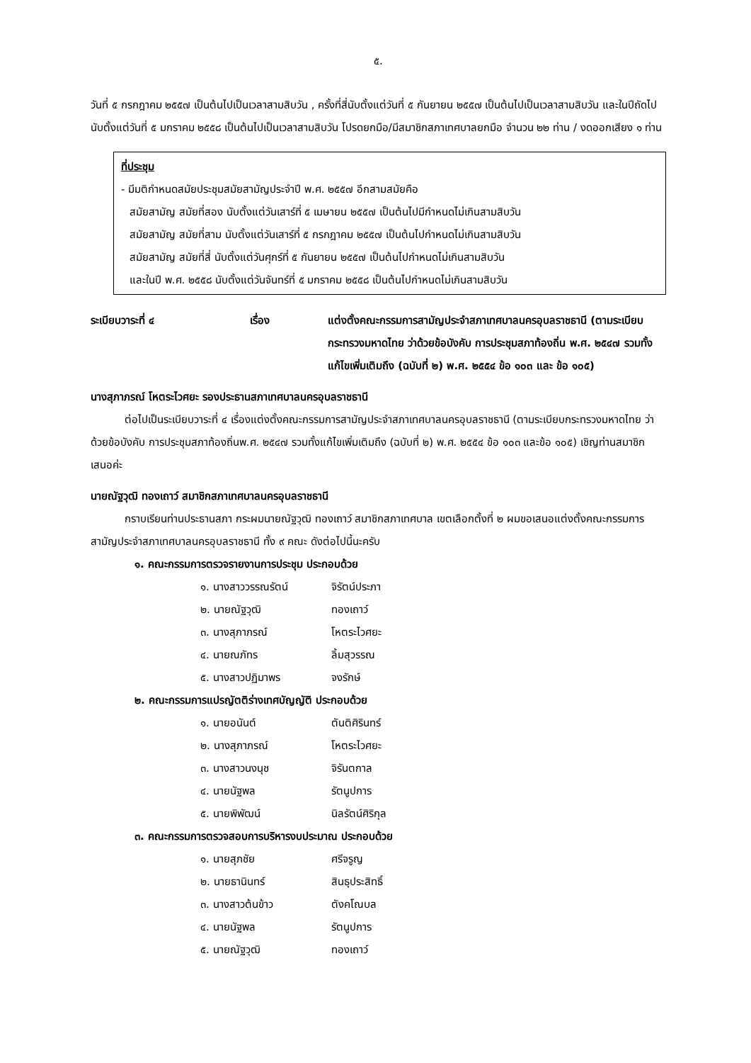๕.
วันที่ ๕ กรกฎาคม ๒๕๕๗ เป็นต้นไปเป็นเวลาสามสิบวัน , ครั้งที่สี่นับตั้งแต่วันที่ ๕ กันยายน ๒๕๕๗ เป็นต้นไปเป็นเวลาสามสิบวัน และในปีถัดไปนับตั้งแต่วันที่ ๕ มกราคม ๒๕๕๘ เป็นต้นไปเป็นเวลาสามสิบวัน โปรดยกมือ/มีสมาชิกสภาเทศบาลยกมือ จำนวน ๒๒ ท่าน / งดออกเสียง ๑ ท่าน
ที่ประชุม
- มีมติกำหนดสมัยประชุมสมัยสามัญประจำปี พ.ศ. ๒๕๕๗ อีกสามสมัยคือ
สมัยสามัญ สมัยที่สอง นับตั้งแต่วันเสาร์ที่ ๕ เมษายน ๒๕๕๗ เป็นต้นไปมีกำหนดไม่เกินสามสิบวัน
สมัยสามัญ สมัยที่สาม นับตั้งแต่วันเสาร์ที่ ๕ กรกฎาคม ๒๕๕๗ เป็นต้นไปกำหนดไม่เกินสามสิบวัน
สมัยสามัญ สมัยที่สี่ นับตั้งแต่วันศุกร์ที่ ๕ กันยายน ๒๕๕๗ เป็นต้นไปกำหนดไม่เกินสามสิบวัน
และในปี พ.ศ. ๒๕๕๘ นับตั้งแต่วันจันทร์ที่ ๕ มกราคม ๒๕๕๘ เป็นต้นไปกำหนดไม่เกินสามสิบวัน
ระเบียบวาระที่ ๔ เรื่อง แต่งตั้งคณะกรรมการสามัญประจำสภาเทศบาลนครอุบลราชธานี (ตามระเบียบกระทรวงมหาดไทย ว่าด้วยข้อบังคับ การประชุมสภาท้องถิ่น พ.ศ. ๒๕๔๗ รวมทั้งแก้ไขเพิ่มเติมถึง (ฉบับที่ ๒) พ.ศ. ๒๕๕๔ ข้อ ๑๐๓ และ ข้อ ๑๐๕)
นางสุภาภรณ์ โหตระไวศยะ รองประธานสภาเทศบาลนครอุบลราชธานี
ต่อไปเป็นระเบียบวาระที่ ๔ เรื่องแต่งตั้งคณะกรรมการสามัญประจำสภาเทศบาลนครอุบลราชธานี (ตามระเบียบกระทรวงมหาดไทย ว่าด้วยข้อบังคับ การประชุมสภาท้องถิ่นพ.ศ. ๒๕๔๗ รวมทั้งแก้ไขเพิ่มเติมถึง (ฉบับที่ ๒) พ.ศ. ๒๕๕๔ ข้อ ๑๐๓ และข้อ ๑๐๕) เชิญท่านสมาชิกเสนอค่ะ
นายณัฐวุฒิ ทองเถาว์ สมาชิกสภาเทศบาลนครอุบลราชธานี
กราบเรียนท่านประธานสภา กระผมนายณัฐวุฒิ ทองเถาว์ สมาชิกสภาเทศบาล เขตเลือกตั้งที่ ๒ ผมขอเสนอแต่งตั้งคณะกรรมการสามัญประจำสภาเทศบาลนครอุบลราชธานี ทั้ง ๙ คณะ ดังต่อไปนี้นะครับ
๑. คณะกรรมการตรวจรายงานการประชุม ประกอบด้วย
๑. นางสาววรรณรัตน์ จิรัตน์ประภา
๒. นายณัฐวุฒิ ทองเถาว์
๓. นางสุภาภรณ์ โหตระไวศยะ
๔. นายณภัทร ลิ้มสุวรรณ
๕. นางสาวปฏิมาพร จงรักษ์
๒. คณะกรรมการแปรญัตติร่างเทศบัญญัติ ประกอบด้วย
๑. นายอนันต์ ตันติศิรินทร์
๒. นางสุภาภรณ์ โหตระไวศยะ
๓. นางสาวนงนุช จิรันตกาล
๔. นายนัฐพล รัตนูปการ
๕. นายพิพัฒน์ นิลรัตน์ศิริกุล
๓. คณะกรรมการตรวจสอบการบริหารงบประมาณ ประกอบด้วย
๑. นายสุภชัย ศรีจรูญ
๒. นายธานินทร์ สินธุประสิทธิ์
๓. นางสาวต้นข้าว ตังคโณบล
๔. นายนัฐพล รัตนูปการ
๕. นายณัฐวุฒิ ทองเถาว์